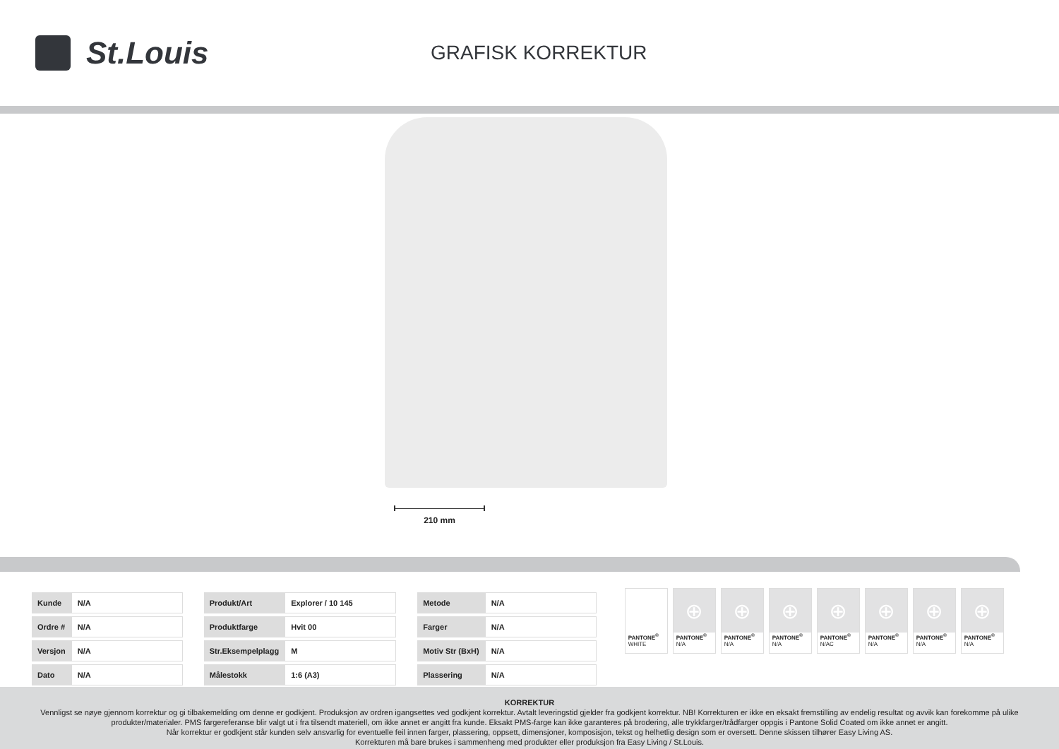St.Louis
GRAFISK KORREKTUR
210 mm
| Kunde | N/A |
| Ordre # | N/A |
| Versjon | N/A |
| Dato | N/A |
| Produkt/Art | Explorer / 10 145 |
| Produktfarge | Hvit 00 |
| Str.Eksempelplagg | M |
| Målestokk | 1:6 (A3) |
| Metode | N/A |
| Farger | N/A |
| Motiv Str (BxH) | N/A |
| Plassering | N/A |
PANTONE<sup>®</sup>
WHITE
⊕
PANTONE<sup>®</sup>
N/A
⊕
PANTONE<sup>®</sup>
N/A
⊕
PANTONE<sup>®</sup>
N/A
⊕
PANTONE<sup>®</sup>
N/AC
⊕
PANTONE<sup>®</sup>
N/A
⊕
PANTONE<sup>®</sup>
N/A
⊕
PANTONE<sup>®</sup>
N/A
KORREKTUR
Vennligst se nøye gjennom korrektur og gi tilbakemelding om denne er godkjent. Produksjon av ordren igangsettes ved godkjent korrektur. Avtalt leveringstid gjelder fra godkjent korrektur. NB! Korrekturen er ikke en eksakt fremstilling av endelig resultat og avvik kan forekomme på ulike produkter/materialer. PMS fargereferanse blir valgt ut i fra tilsendt materiell, om ikke annet er angitt fra kunde. Eksakt PMS-farge kan ikke garanteres på brodering, alle trykkfarger/trådfarger oppgis i Pantone Solid Coated om ikke annet er angitt.
Når korrektur er godkjent står kunden selv ansvarlig for eventuelle feil innen farger, plassering, oppsett, dimensjoner, komposisjon, tekst og helhetlig design som er oversett. Denne skissen tilhører Easy Living AS.
Korrekturen må bare brukes i sammenheng med produkter eller produksjon fra Easy Living / St.Louis.